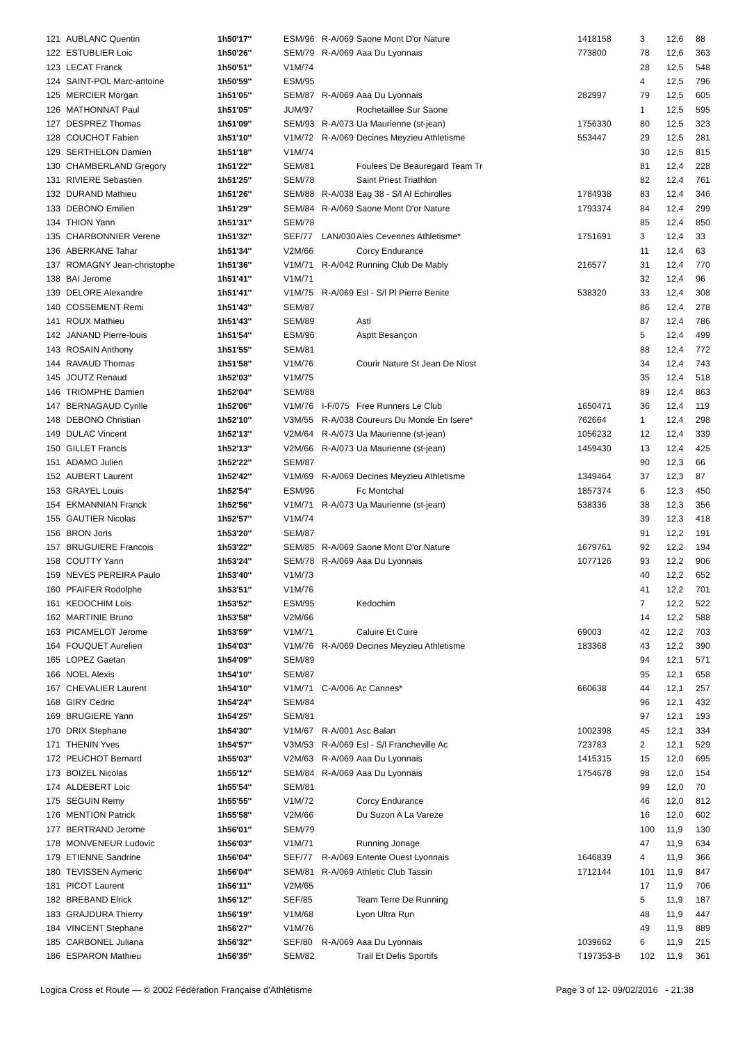| 121 | AUBLANC Quentin | 1h50'17'' | ESM/96 | R-A/069 | Saone Mont D'or Nature | 1418158 | 3 | 12,6 | 88 |
| 122 | ESTUBLIER Loic | 1h50'26'' | SEM/79 | R-A/069 | Aaa Du Lyonnais | 773800 | 78 | 12,6 | 363 |
| 123 | LECAT Franck | 1h50'51'' | V1M/74 | | | | 28 | 12,5 | 548 |
| 124 | SAINT-POL Marc-antoine | 1h50'59'' | ESM/95 | | | | 4 | 12,5 | 796 |
| 125 | MERCIER Morgan | 1h51'05'' | SEM/87 | R-A/069 | Aaa Du Lyonnais | 282997 | 79 | 12,5 | 605 |
| 126 | MATHONNAT Paul | 1h51'05'' | JUM/97 | | Rochetaillee Sur Saone | | 1 | 12,5 | 595 |
| 127 | DESPREZ Thomas | 1h51'09'' | SEM/93 | R-A/073 | Ua Maurienne (st-jean) | 1756330 | 80 | 12,5 | 323 |
| 128 | COUCHOT Fabien | 1h51'10'' | V1M/72 | R-A/069 | Decines Meyzieu Athletisme | 553447 | 29 | 12,5 | 281 |
| 129 | SERTHELON Damien | 1h51'18'' | V1M/74 | | | | 30 | 12,5 | 815 |
| 130 | CHAMBERLAND Gregory | 1h51'22'' | SEM/81 | | Foulees De Beauregard Team Tr | | 81 | 12,4 | 228 |
| 131 | RIVIERE Sebastien | 1h51'25'' | SEM/78 | | Saint Priest Triathlon | | 82 | 12,4 | 761 |
| 132 | DURAND Mathieu | 1h51'26'' | SEM/88 | R-A/038 | Eag 38 - S/l Al Echirolles | 1784938 | 83 | 12,4 | 346 |
| 133 | DEBONO Emilien | 1h51'29'' | SEM/84 | R-A/069 | Saone Mont D'or Nature | 1793374 | 84 | 12,4 | 299 |
| 134 | THION Yann | 1h51'31'' | SEM/78 | | | | 85 | 12,4 | 850 |
| 135 | CHARBONNIER Verene | 1h51'32'' | SEF/77 | LAN/030 | Ales Cevennes Athletisme* | 1751691 | 3 | 12,4 | 33 |
| 136 | ABERKANE Tahar | 1h51'34'' | V2M/66 | | Corcy Endurance | | 11 | 12,4 | 63 |
| 137 | ROMAGNY Jean-christophe | 1h51'36'' | V1M/71 | R-A/042 | Running Club De Mably | 216577 | 31 | 12,4 | 770 |
| 138 | BAI Jerome | 1h51'41'' | V1M/71 | | | | 32 | 12,4 | 96 |
| 139 | DELORE Alexandre | 1h51'41'' | V1M/75 | R-A/069 | Esl - S/l Pl Pierre Benite | 538320 | 33 | 12,4 | 308 |
| 140 | COSSEMENT Remi | 1h51'43'' | SEM/87 | | | | 86 | 12,4 | 278 |
| 141 | ROUX Mathieu | 1h51'43'' | SEM/89 | | Astl | | 87 | 12,4 | 786 |
| 142 | JANAND Pierre-louis | 1h51'54'' | ESM/96 | | Asptt Besançon | | 5 | 12,4 | 499 |
| 143 | ROSAIN Anthony | 1h51'55'' | SEM/81 | | | | 88 | 12,4 | 772 |
| 144 | RAVAUD Thomas | 1h51'58'' | V1M/76 | | Courir Nature St Jean De Niost | | 34 | 12,4 | 743 |
| 145 | JOUTZ Renaud | 1h52'03'' | V1M/75 | | | | 35 | 12,4 | 518 |
| 146 | TRIOMPHE Damien | 1h52'04'' | SEM/88 | | | | 89 | 12,4 | 863 |
| 147 | BERNAGAUD Cyrille | 1h52'06'' | V1M/76 | I-F/075 | Free Runners Le Club | 1650471 | 36 | 12,4 | 119 |
| 148 | DEBONO Christian | 1h52'10'' | V3M/55 | R-A/038 | Coureurs Du Monde En Isere* | 762664 | 1 | 12,4 | 298 |
| 149 | DULAC Vincent | 1h52'13'' | V2M/64 | R-A/073 | Ua Maurienne (st-jean) | 1056232 | 12 | 12,4 | 339 |
| 150 | GILLET Francis | 1h52'13'' | V2M/66 | R-A/073 | Ua Maurienne (st-jean) | 1459430 | 13 | 12,4 | 425 |
| 151 | ADAMO Julien | 1h52'22'' | SEM/87 | | | | 90 | 12,3 | 66 |
| 152 | AUBERT Laurent | 1h52'42'' | V1M/69 | R-A/069 | Decines Meyzieu Athletisme | 1349464 | 37 | 12,3 | 87 |
| 153 | GRAYEL Louis | 1h52'54'' | ESM/96 | | Fc Montchal | 1857374 | 6 | 12,3 | 450 |
| 154 | EKMANNIAN Franck | 1h52'56'' | V1M/71 | R-A/073 | Ua Maurienne (st-jean) | 538336 | 38 | 12,3 | 356 |
| 155 | GAUTIER Nicolas | 1h52'57'' | V1M/74 | | | | 39 | 12,3 | 418 |
| 156 | BRON Joris | 1h53'20'' | SEM/87 | | | | 91 | 12,2 | 191 |
| 157 | BRUGUIERE Francois | 1h53'22'' | SEM/85 | R-A/069 | Saone Mont D'or Nature | 1679761 | 92 | 12,2 | 194 |
| 158 | COUTTY Yann | 1h53'24'' | SEM/78 | R-A/069 | Aaa Du Lyonnais | 1077126 | 93 | 12,2 | 906 |
| 159 | NEVES PEREIRA Paulo | 1h53'40'' | V1M/73 | | | | 40 | 12,2 | 652 |
| 160 | PFAIFER Rodolphe | 1h53'51'' | V1M/76 | | | | 41 | 12,2 | 701 |
| 161 | KEDOCHIM Lois | 1h53'52'' | ESM/95 | | Kedochim | | 7 | 12,2 | 522 |
| 162 | MARTINIE Bruno | 1h53'58'' | V2M/66 | | | | 14 | 12,2 | 588 |
| 163 | PICAMELOT Jerome | 1h53'59'' | V1M/71 | | Caluire Et Cuire | 69003 | 42 | 12,2 | 703 |
| 164 | FOUQUET Aurelien | 1h54'03'' | V1M/76 | R-A/069 | Decines Meyzieu Athletisme | 183368 | 43 | 12,2 | 390 |
| 165 | LOPEZ Gaetan | 1h54'09'' | SEM/89 | | | | 94 | 12,1 | 571 |
| 166 | NOEL Alexis | 1h54'10'' | SEM/87 | | | | 95 | 12,1 | 658 |
| 167 | CHEVALIER Laurent | 1h54'10'' | V1M/71 | C-A/006 | Ac Cannes* | 660638 | 44 | 12,1 | 257 |
| 168 | GIRY Cedric | 1h54'24'' | SEM/84 | | | | 96 | 12,1 | 432 |
| 169 | BRUGIERE Yann | 1h54'25'' | SEM/81 | | | | 97 | 12,1 | 193 |
| 170 | DRIX Stephane | 1h54'30'' | V1M/67 | R-A/001 | Asc Balan | 1002398 | 45 | 12,1 | 334 |
| 171 | THENIN Yves | 1h54'57'' | V3M/53 | R-A/069 | Esl - S/l Francheville Ac | 723783 | 2 | 12,1 | 529 |
| 172 | PEUCHOT Bernard | 1h55'03'' | V2M/63 | R-A/069 | Aaa Du Lyonnais | 1415315 | 15 | 12,0 | 695 |
| 173 | BOIZEL Nicolas | 1h55'12'' | SEM/84 | R-A/069 | Aaa Du Lyonnais | 1754678 | 98 | 12,0 | 154 |
| 174 | ALDEBERT Loic | 1h55'54'' | SEM/81 | | | | 99 | 12,0 | 70 |
| 175 | SEGUIN Remy | 1h55'55'' | V1M/72 | | Corcy Endurance | | 46 | 12,0 | 812 |
| 176 | MENTION Patrick | 1h55'58'' | V2M/66 | | Du Suzon A La Vareze | | 16 | 12,0 | 602 |
| 177 | BERTRAND Jerome | 1h56'01'' | SEM/79 | | | | 100 | 11,9 | 130 |
| 178 | MONVENEUR Ludovic | 1h56'03'' | V1M/71 | | Running Jonage | | 47 | 11,9 | 634 |
| 179 | ETIENNE Sandrine | 1h56'04'' | SEF/77 | R-A/069 | Entente Ouest Lyonnais | 1646839 | 4 | 11,9 | 366 |
| 180 | TEVISSEN Aymeric | 1h56'04'' | SEM/81 | R-A/069 | Athletic Club Tassin | 1712144 | 101 | 11,9 | 847 |
| 181 | PICOT Laurent | 1h56'11'' | V2M/65 | | | | 17 | 11,9 | 706 |
| 182 | BREBAND Elrick | 1h56'12'' | SEF/85 | | Team Terre De Running | | 5 | 11,9 | 187 |
| 183 | GRAJDURA Thierry | 1h56'19'' | V1M/68 | | Lyon Ultra Run | | 48 | 11,9 | 447 |
| 184 | VINCENT Stephane | 1h56'27'' | V1M/76 | | | | 49 | 11,9 | 889 |
| 185 | CARBONEL Juliana | 1h56'32'' | SEF/80 | R-A/069 | Aaa Du Lyonnais | 1039662 | 6 | 11,9 | 215 |
| 186 | ESPARON Mathieu | 1h56'35'' | SEM/82 | | Trail Et Defis Sportifs | T197353-B | 102 | 11,9 | 361 |
Logica Cross et Route — © 2002 Fédération Française d'Athlétisme Page 3 of 12- 09/02/2016 - 21:38